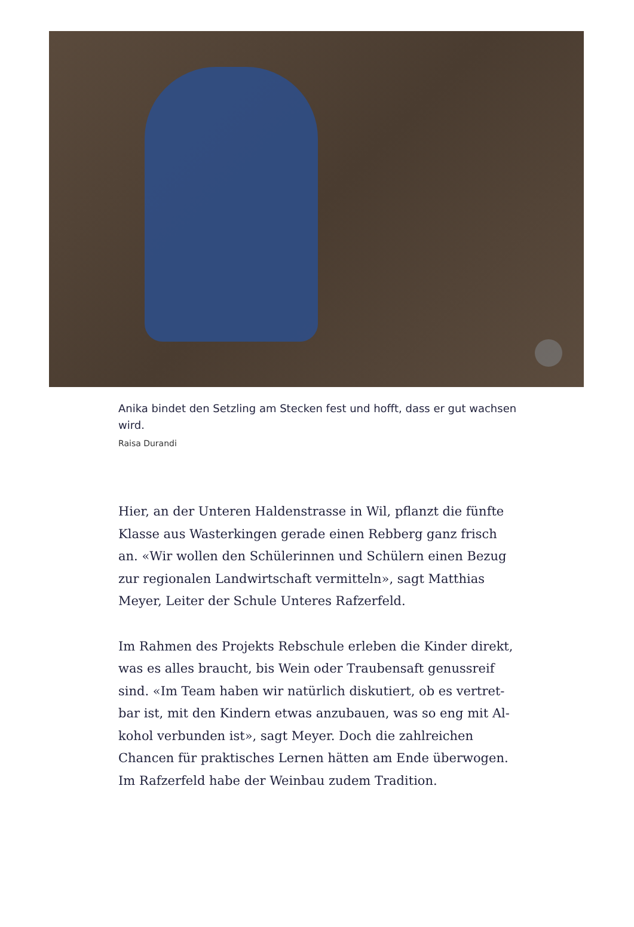Anika bindet den Setzling am Stecken fest und hofft, dass er gut wachsen wird.
Raisa Durandi
Hier, an der Unteren Haldenstrasse in Wil, pflanzt die fünfte Klasse aus Wasterkingen gerade einen Rebberg ganz frisch an. «Wir wollen den Schülerinnen und Schülern einen Bezug zur regionalen Landwirtschaft vermitteln», sagt Matthias Meyer, Leiter der Schule Unteres Rafzerfeld.
Im Rahmen des Projekts Rebschule erleben die Kinder direkt, was es alles braucht, bis Wein oder Traubensaft genussreif sind. «Im Team haben wir natürlich diskutiert, ob es vertret­bar ist, mit den Kindern etwas anzubauen, was so eng mit Al­kohol verbunden ist», sagt Meyer. Doch die zahlreichen Chancen für praktisches Lernen hätten am Ende überwogen. Im Rafzerfeld habe der Weinbau zudem Tradition.